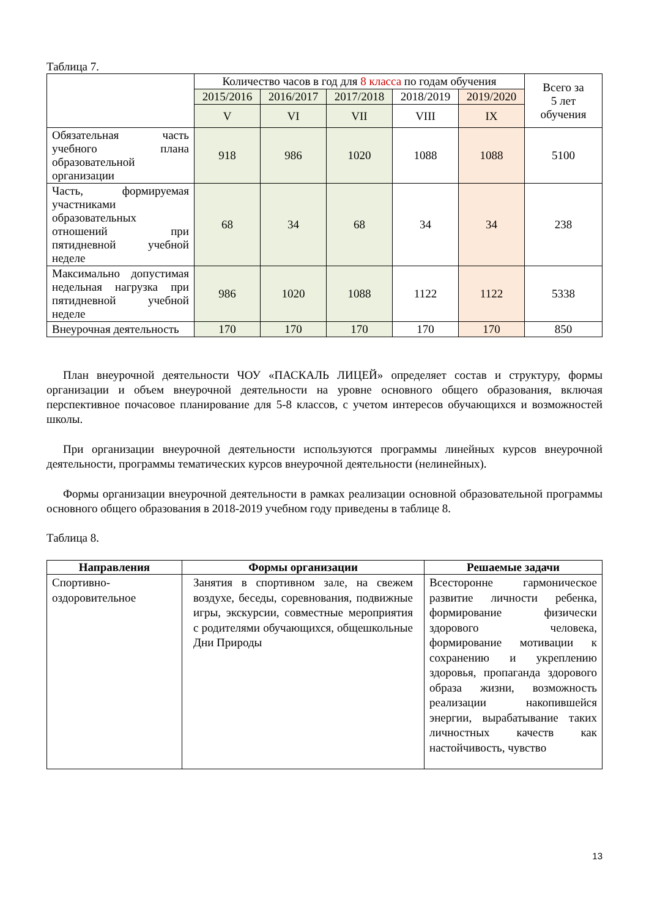Таблица 7.
| | Количество часов в год для 8 класса по годам обучения | | | | | Всего за 5 лет обучения |
| | 2015/2016 | 2016/2017 | 2017/2018 | 2018/2019 | 2019/2020 | |
| | V | VI | VII | VIII | IX | |
| Обязательная часть учебного плана образовательной организации | 918 | 986 | 1020 | 1088 | 1088 | 5100 |
| Часть, формируемая участниками образовательных отношений при пятидневной учебной неделе | 68 | 34 | 68 | 34 | 34 | 238 |
| Максимально допустимая недельная нагрузка при пятидневной учебной неделе | 986 | 1020 | 1088 | 1122 | 1122 | 5338 |
| Внеурочная деятельность | 170 | 170 | 170 | 170 | 170 | 850 |
План внеурочной деятельности ЧОУ «ПАСКАЛЬ ЛИЦЕЙ» определяет состав и структуру, формы организации и объем внеурочной деятельности на уровне основного общего образования, включая перспективное почасовое планирование для 5-8 классов, с учетом интересов обучающихся и возможностей школы.
При организации внеурочной деятельности используются программы линейных курсов внеурочной деятельности, программы тематических курсов внеурочной деятельности (нелинейных).
Формы организации внеурочной деятельности в рамках реализации основной образовательной программы основного общего образования в 2018-2019 учебном году приведены в таблице 8.
Таблица 8.
| Направления | Формы организации | Решаемые задачи |
| --- | --- | --- |
| Спортивно-оздоровительное | Занятия в спортивном зале, на свежем воздухе, беседы, соревнования, подвижные игры, экскурсии, совместные мероприятия с родителями обучающихся, общешкольные Дни Природы | Всесторонне гармоническое развитие личности ребенка, формирование физически здорового человека, формирование мотивации к сохранению и укреплению здоровья, пропаганда здорового образа жизни, возможность реализации накопившейся энергии, вырабатывание таких личностных качеств как настойчивость, чувство |
13